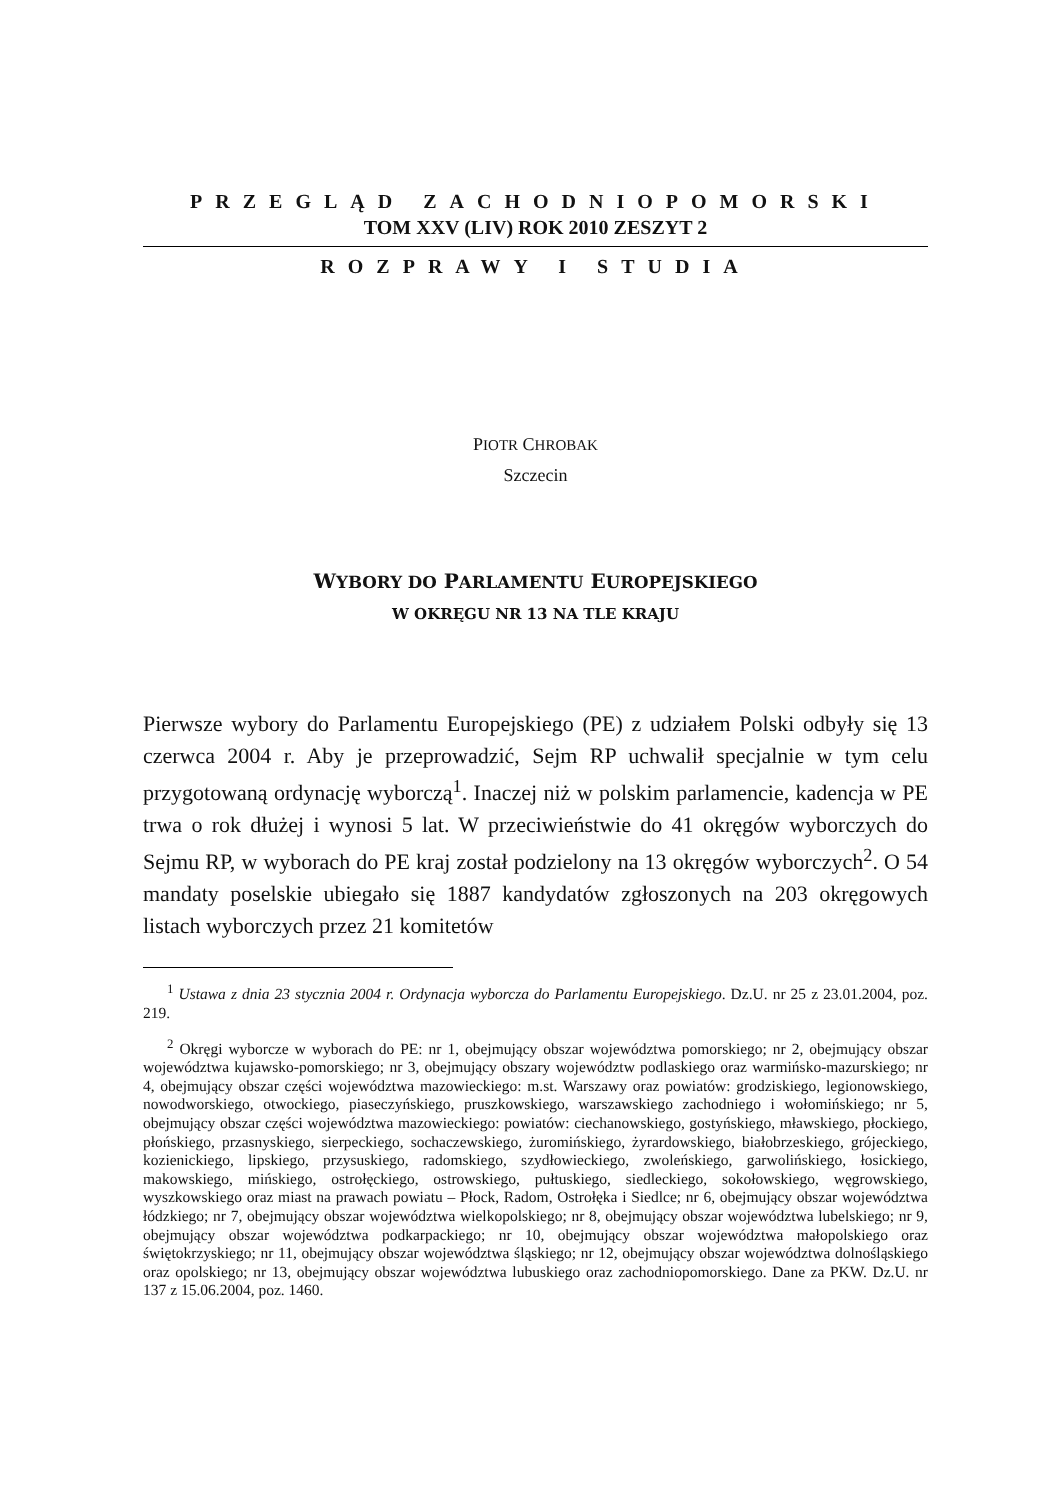PRZEGLĄD ZACHODNIOPOMORSKI
TOM XXV (LIV) ROK 2010 ZESZYT 2
ROZPRAWY I STUDIA
PIOTR CHROBAK
Szczecin
WYBORY DO PARLAMENTU EUROPEJSKIEGO
W OKRĘGU NR 13 NA TLE KRAJU
Pierwsze wybory do Parlamentu Europejskiego (PE) z udziałem Polski odbyły się 13 czerwca 2004 r. Aby je przeprowadzić, Sejm RP uchwalił specjalnie w tym celu przygotowaną ordynację wyborczą<sup>1</sup>. Inaczej niż w polskim parlamencie, kadencja w PE trwa o rok dłużej i wynosi 5 lat. W przeciwieństwie do 41 okręgów wyborczych do Sejmu RP, w wyborach do PE kraj został podzielony na 13 okręgów wyborczych<sup>2</sup>. O 54 mandaty poselskie ubiegało się 1887 kandydatów zgłoszonych na 203 okręgowych listach wyborczych przez 21 komitetów
<sup>1</sup> Ustawa z dnia 23 stycznia 2004 r. Ordynacja wyborcza do Parlamentu Europejskiego. Dz.U. nr 25 z 23.01.2004, poz. 219.
<sup>2</sup> Okręgi wyborcze w wyborach do PE: nr 1, obejmujący obszar województwa pomorskiego; nr 2, obejmujący obszar województwa kujawsko-pomorskiego; nr 3, obejmujący obszary województw podlaskiego oraz warmińsko-mazurskiego; nr 4, obejmujący obszar części województwa mazowieckiego: m.st. Warszawy oraz powiatów: grodziskiego, legionowskiego, nowodworskiego, otwockiego, piaseczyńskiego, pruszkowskiego, warszawskiego zachodniego i wołomińskiego; nr 5, obejmujący obszar części województwa mazowieckiego: powiatów: ciechanowskiego, gostyńskiego, mławskiego, płockiego, płońskiego, przasnyskiego, sierpeckiego, sochaczewskiego, żuromińskiego, żyrardowskiego, białobrzeskiego, grójeckiego, kozienickiego, lipskiego, przysuskiego, radomskiego, szydłowieckiego, zwoleńskiego, garwolińskiego, łosickiego, makowskiego, mińskiego, ostrołęckiego, ostrowskiego, pułtuskiego, siedleckiego, sokołowskiego, węgrowskiego, wyszkowskiego oraz miast na prawach powiatu – Płock, Radom, Ostrołęka i Siedlce; nr 6, obejmujący obszar województwa łódzkiego; nr 7, obejmujący obszar województwa wielkopolskiego; nr 8, obejmujący obszar województwa lubelskiego; nr 9, obejmujący obszar województwa podkarpackiego; nr 10, obejmujący obszar województwa małopolskiego oraz świętokrzyskiego; nr 11, obejmujący obszar województwa śląskiego; nr 12, obejmujący obszar województwa dolnośląskiego oraz opolskiego; nr 13, obejmujący obszar województwa lubuskiego oraz zachodniopomorskiego. Dane za PKW. Dz.U. nr 137 z 15.06.2004, poz. 1460.